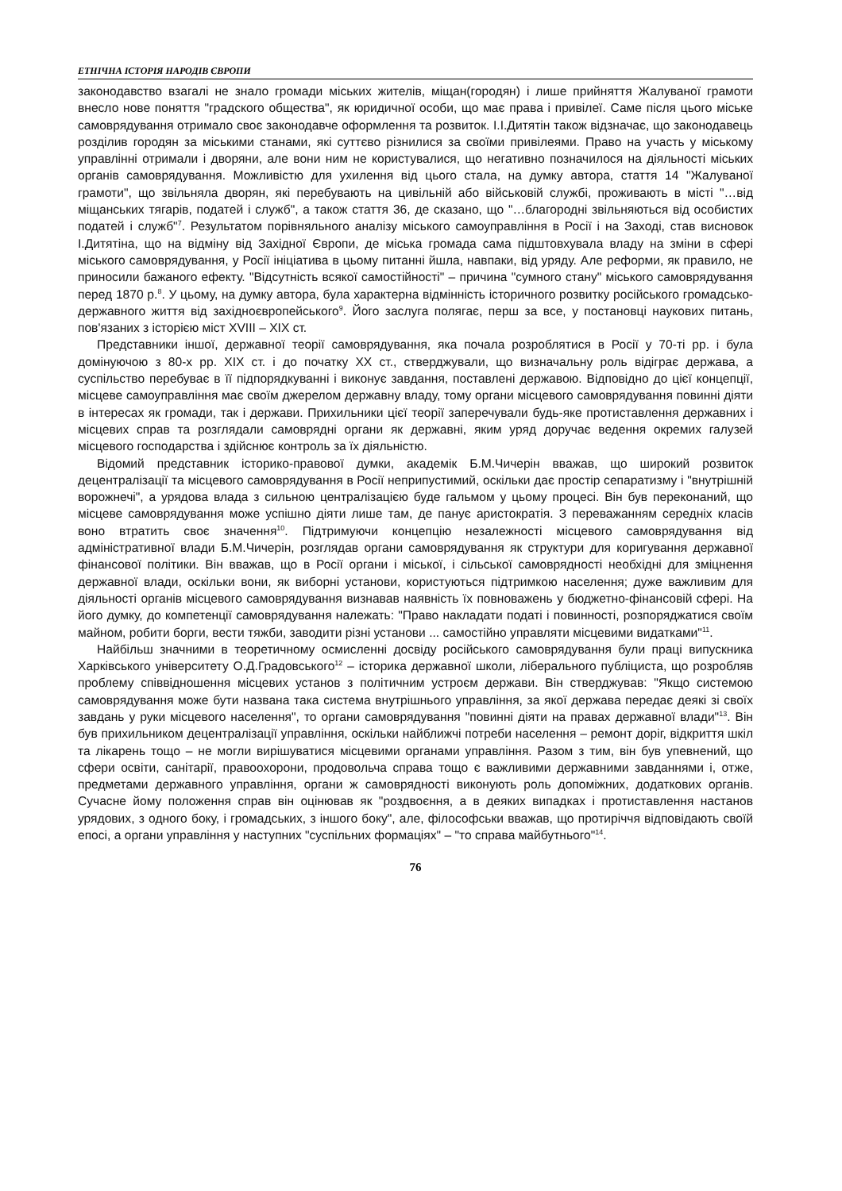ЕТНІЧНА ІСТОРІЯ НАРОДІВ ЄВРОПИ
законодавство взагалі не знало громади міських жителів, міщан(городян) і лише прийняття Жалуваної грамоти внесло нове поняття "градского общества", як юридичної особи, що має права і привілеї. Саме після цього міське самоврядування отримало своє законодавче оформлення та розвиток. І.І.Дитятін також відзначає, що законодавець розділив городян за міськими станами, які суттєво різнилися за своїми привілеями. Право на участь у міському управлінні отримали і дворяни, але вони ним не користувалися, що негативно позначилося на діяльності міських органів самоврядування. Можливістю для ухилення від цього стала, на думку автора, стаття 14 "Жалуваної грамоти", що звільняла дворян, які перебувають на цивільній або військовій службі, проживають в місті "…від міщанських тягарів, податей і служб", а також стаття 36, де сказано, що "…благородні звільняються від особистих податей і служб"<sup>7</sup>. Результатом порівняльного аналізу міського самоуправління в Росії і на Заході, став висновок І.Дитятіна, що на відміну від Західної Європи, де міська громада сама підштовхувала владу на зміни в сфері міського самоврядування, у Росії ініціатива в цьому питанні йшла, навпаки, від уряду. Але реформи, як правило, не приносили бажаного ефекту. "Відсутність всякої самостійності" – причина "сумного стану" міського самоврядування перед 1870 р.<sup>8</sup>. У цьому, на думку автора, була характерна відмінність історичного розвитку російського громадсько-державного життя від західноєвропейського<sup>9</sup>. Його заслуга полягає, перш за все, у постановці наукових питань, пов'язаних з історією міст XVIII – XIX ст.
Представники іншої, державної теорії самоврядування, яка почала розроблятися в Росії у 70-ті рр. і була домінуючою з 80-х рр. XIX ст. і до початку XX ст., стверджували, що визначальну роль відіграє держава, а суспільство перебуває в її підпорядкуванні і виконує завдання, поставлені державою. Відповідно до цієї концепції, місцеве самоуправління має своїм джерелом державну владу, тому органи місцевого самоврядування повинні діяти в інтересах як громади, так і держави. Прихильники цієї теорії заперечували будь-яке протиставлення державних і місцевих справ та розглядали самоврядні органи як державні, яким уряд доручає ведення окремих галузей місцевого господарства і здійснює контроль за їх діяльністю.
Відомий представник історико-правової думки, академік Б.М.Чичерін вважав, що широкий розвиток децентралізації та місцевого самоврядування в Росії неприпустимий, оскільки дає простір сепаратизму і "внутрішній ворожнечі", а урядова влада з сильною централізацією буде гальмом у цьому процесі. Він був переконаний, що місцеве самоврядування може успішно діяти лише там, де панує аристократія. З переважанням середніх класів воно втратить своє значення<sup>10</sup>. Підтримуючи концепцію незалежності місцевого самоврядування від адміністративної влади Б.М.Чичерін, розглядав органи самоврядування як структури для коригування державної фінансової політики. Він вважав, що в Росії органи і міської, і сільської самоврядності необхідні для зміцнення державної влади, оскільки вони, як виборні установи, користуються підтримкою населення; дуже важливим для діяльності органів місцевого самоврядування визнавав наявність їх повноважень у бюджетно-фінансовій сфері. На його думку, до компетенції самоврядування належать: "Право накладати податі і повинності, розпоряджатися своїм майном, робити борги, вести тяжби, заводити різні установи ... самостійно управляти місцевими видатками"<sup>11</sup>.
Найбільш значними в теоретичному осмисленні досвіду російського самоврядування були праці випускника Харківського університету О.Д.Градовського<sup>12</sup> – історика державної школи, ліберального публіциста, що розробляв проблему співвідношення місцевих установ з політичним устроєм держави. Він стверджував: "Якщо системою самоврядування може бути названа така система внутрішнього управління, за якої держава передає деякі зі своїх завдань у руки місцевого населення", то органи самоврядування "повинні діяти на правах державної влади"<sup>13</sup>. Він був прихильником децентралізації управління, оскільки найближчі потреби населення – ремонт доріг, відкриття шкіл та лікарень тощо – не могли вирішуватися місцевими органами управління. Разом з тим, він був упевнений, що сфери освіти, санітарії, правоохорони, продовольча справа тощо є важливими державними завданнями і, отже, предметами державного управління, органи ж самоврядності виконують роль допоміжних, додаткових органів. Сучасне йому положення справ він оцінював як "роздвоєння, а в деяких випадках і протиставлення настанов урядових, з одного боку, і громадських, з іншого боку", але, філософськи вважав, що протиріччя відповідають своїй епосі, а органи управління у наступних "суспільних формаціях" – "то справа майбутнього"<sup>14</sup>.
76